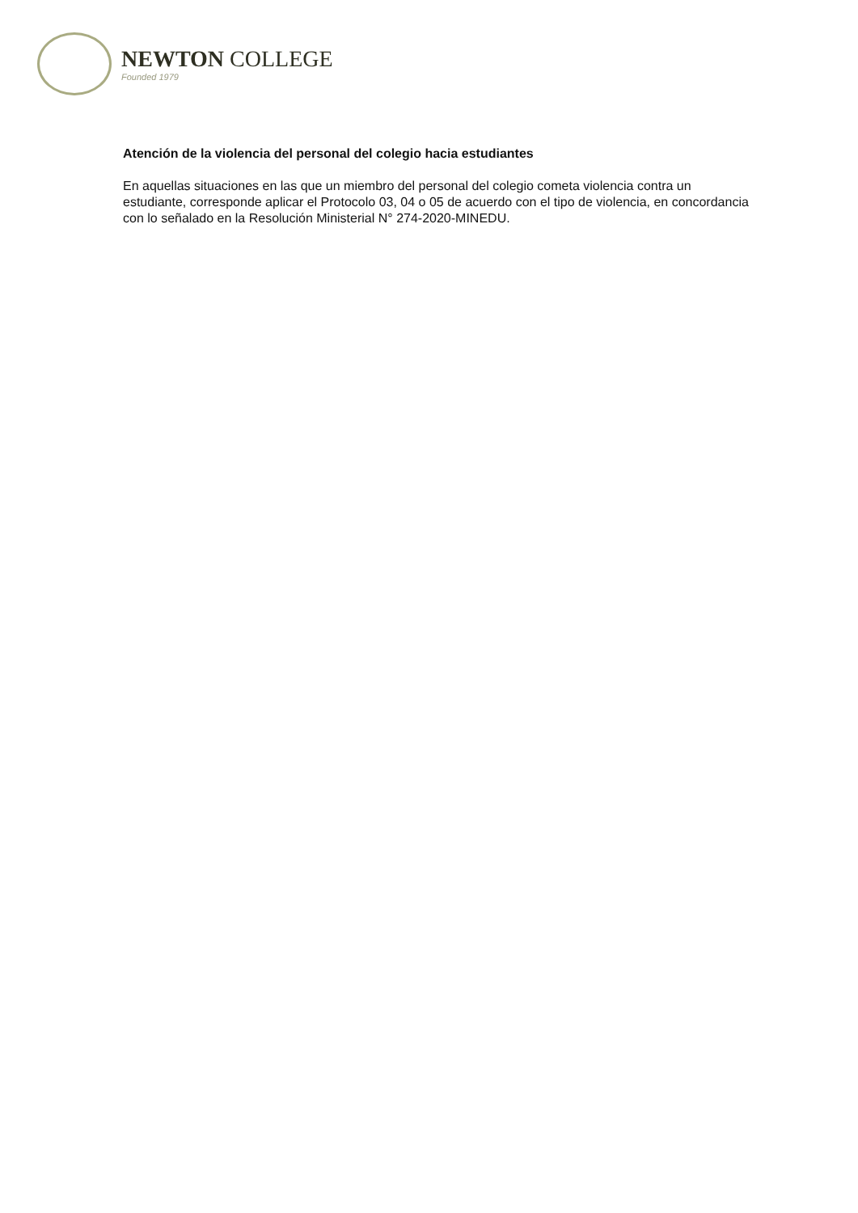NEWTON COLLEGE
Founded 1979
Atención de la violencia del personal del colegio hacia estudiantes
En aquellas situaciones en las que un miembro del personal del colegio cometa violencia contra un estudiante, corresponde aplicar el Protocolo 03, 04 o 05 de acuerdo con el tipo de violencia, en concordancia con lo señalado en la Resolución Ministerial N° 274-2020-MINEDU.